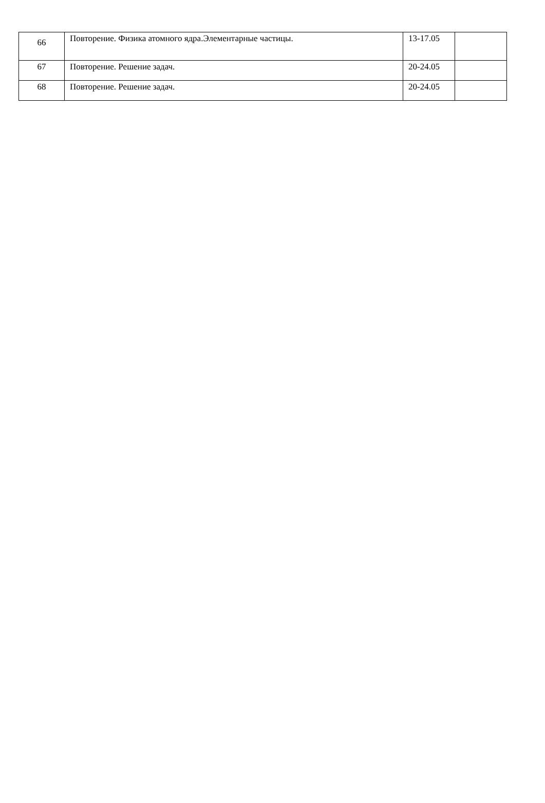| 66 | Повторение. Физика атомного ядра.Элементарные частицы. | 13-17.05 | |
| 67 | Повторение. Решение задач. | 20-24.05 | |
| 68 | Повторение. Решение задач. | 20-24.05 | |